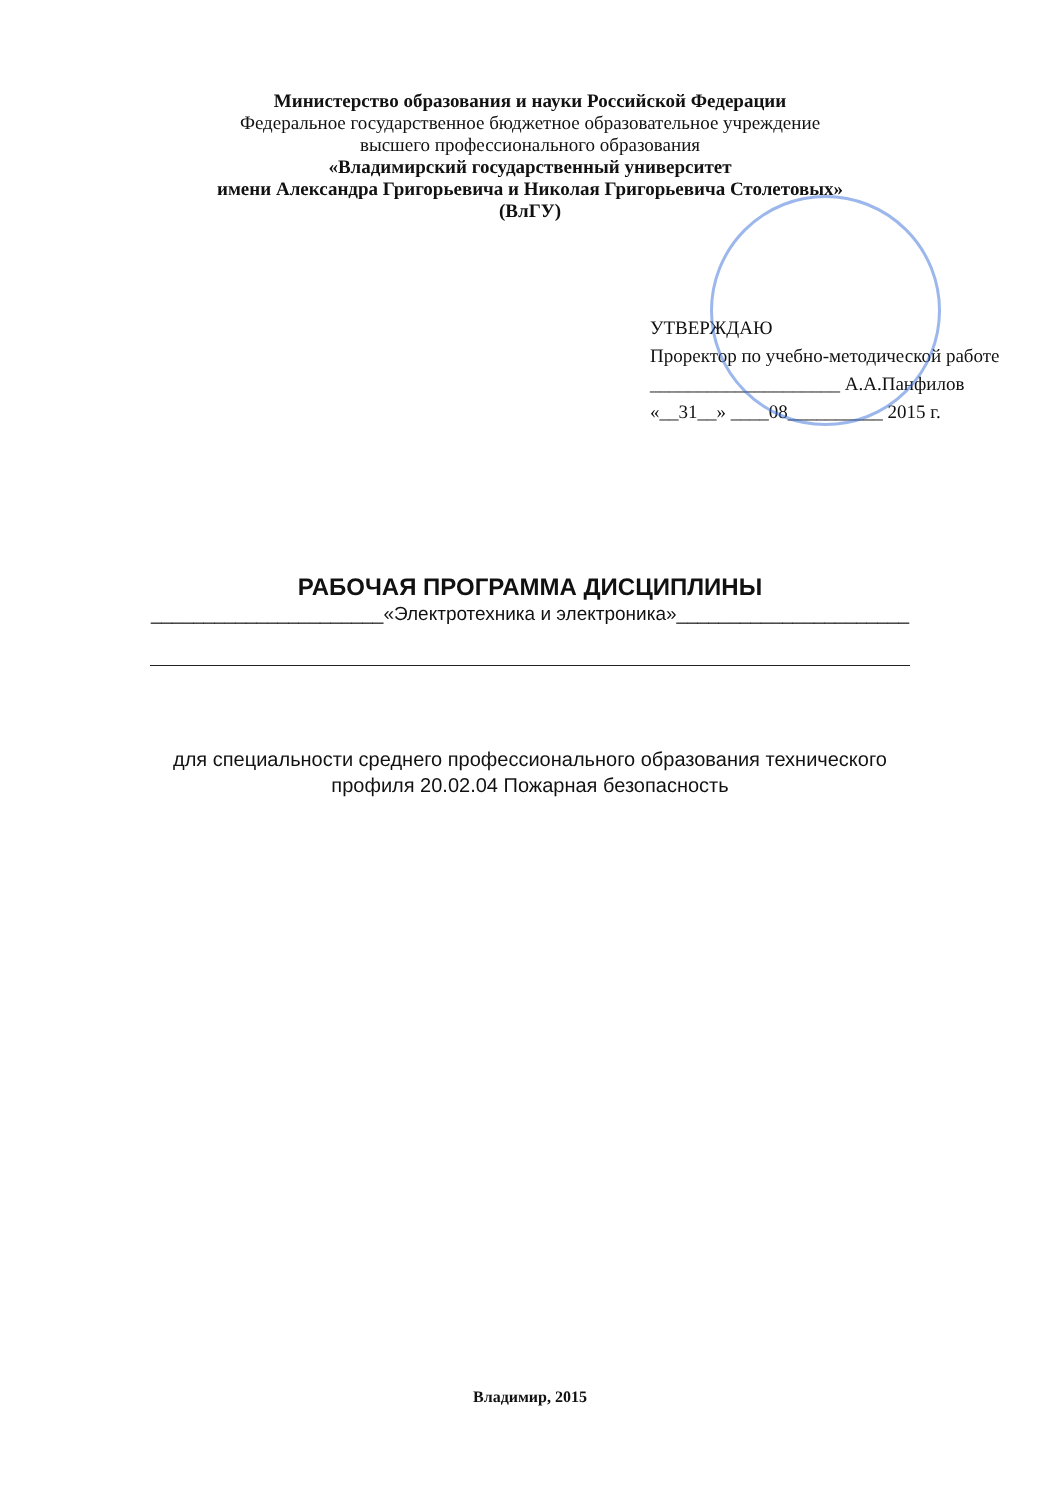Министерство образования и науки Российской Федерации
Федеральное государственное бюджетное образовательное учреждение
высшего профессионального образования
«Владимирский государственный университет
имени Александра Григорьевича и Николая Григорьевича Столетовых»
(ВлГУ)
УТВЕРЖДАЮ
Проректор по учебно-методической работе
____________________ А.А.Панфилов
«__31__» ____08__________ 2015 г.
РАБОЧАЯ ПРОГРАММА ДИСЦИПЛИНЫ
______________________«Электротехника и электроника»______________________
для специальности среднего профессионального образования технического
профиля 20.02.04 Пожарная безопасность
Владимир, 2015